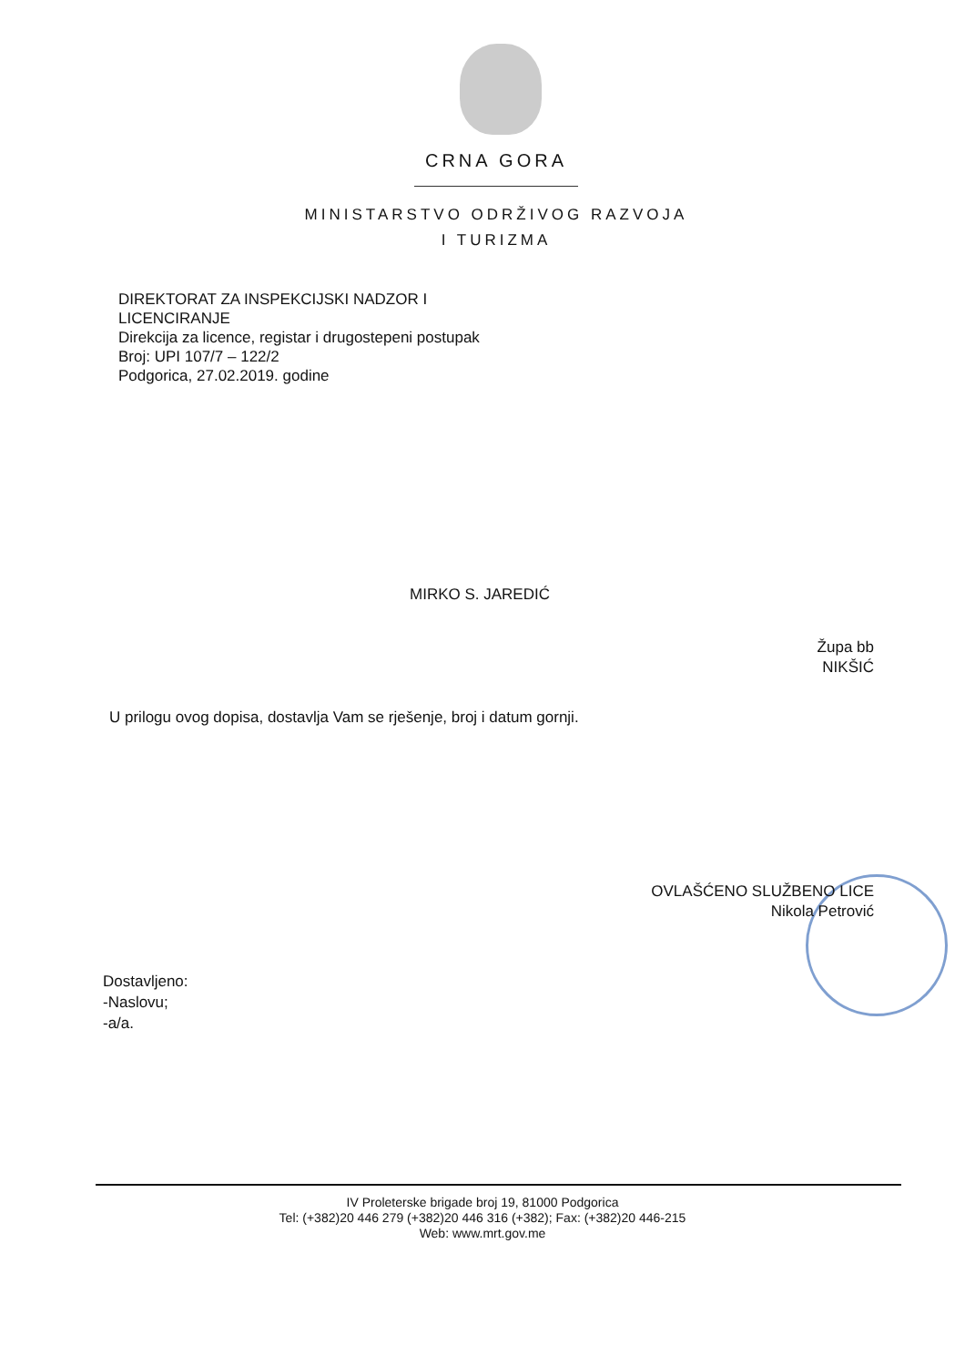CRNA GORA
MINISTARSTVO ODRŽIVOG RAZVOJA
I TURIZMA
DIREKTORAT ZA INSPEKCIJSKI NADZOR I
LICENCIRANJE
Direkcija za licence, registar i drugostepeni postupak
Broj: UPI 107/7 – 122/2
Podgorica, 27.02.2019. godine
MIRKO S. JAREDIĆ
Župa bb
NIKŠIĆ
U prilogu ovog dopisa, dostavlja Vam se rješenje, broj i datum gornji.
OVLAŠĆENO SLUŽBENO LICE
Nikola Petrović
Dostavljeno:
-Naslovu;
-a/a.
IV Proleterske brigade broj 19, 81000 Podgorica
Tel: (+382)20 446 279 (+382)20 446 316 (+382); Fax: (+382)20 446-215
Web: www.mrt.gov.me